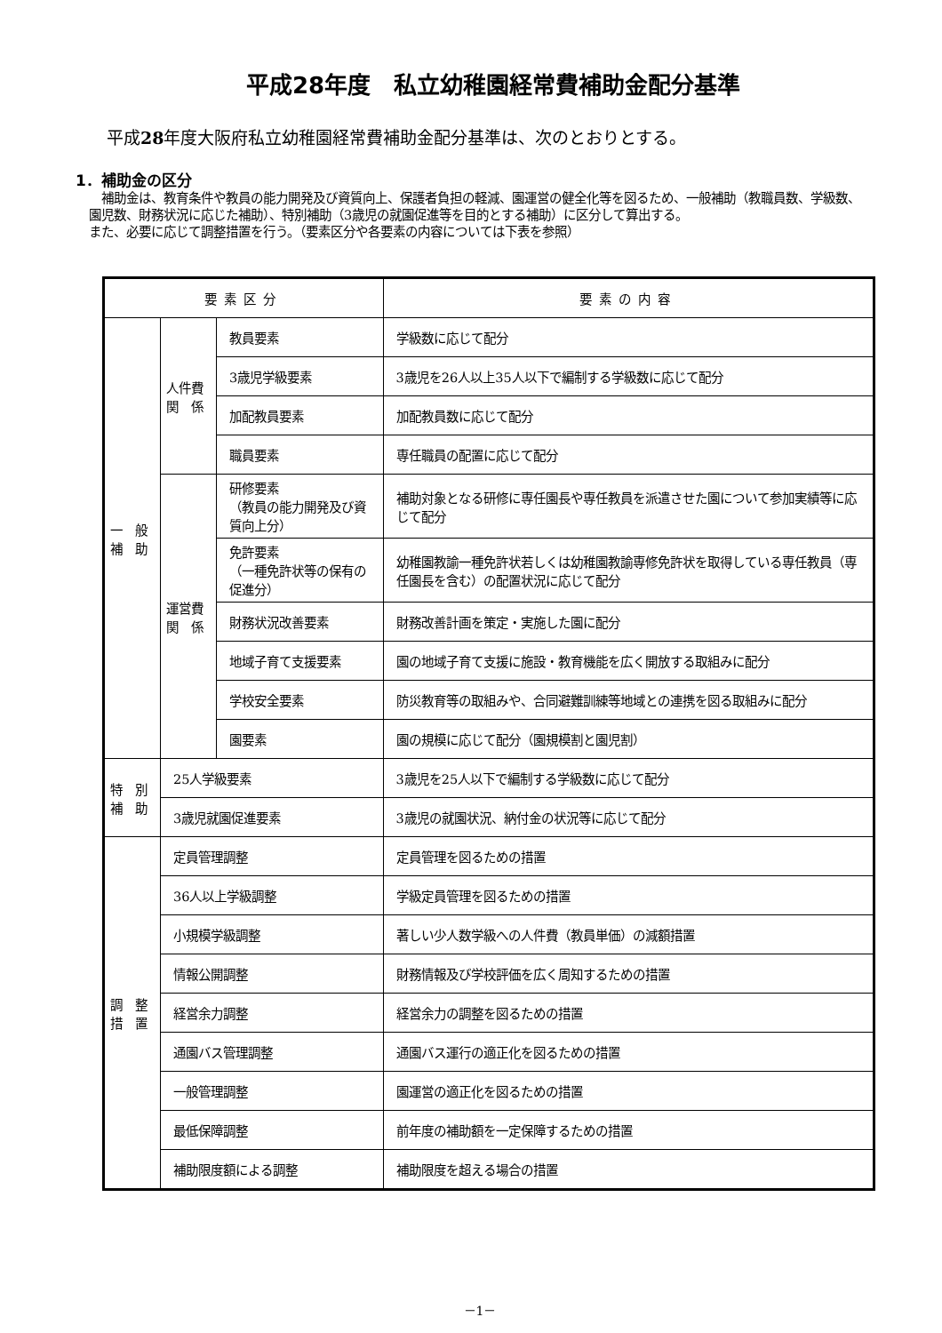平成28年度　私立幼稚園経常費補助金配分基準
平成28年度大阪府私立幼稚園経常費補助金配分基準は、次のとおりとする。
1．補助金の区分
　補助金は、教育条件や教員の能力開発及び資質向上、保護者負担の軽減、園運営の健全化等を図るため、一般補助（教職員数、学級数、園児数、財務状況に応じた補助）、特別補助（3歳児の就園促進等を目的とする補助）に区分して算出する。
また、必要に応じて調整措置を行う。（要素区分や各要素の内容については下表を参照）
| 要素区分 | | | 要素の内容 |
| --- | --- | --- | --- |
| 一 般 補 助 | 人件費 関 係 | 教員要素 | 学級数に応じて配分 |
| | | 3歳児学級要素 | 3歳児を26人以上35人以下で編制する学級数に応じて配分 |
| | | 加配教員要素 | 加配教員数に応じて配分 |
| | | 職員要素 | 専任職員の配置に応じて配分 |
| | 運営費 関 係 | 研修要素 （教員の能力開発及び資質向上分） | 補助対象となる研修に専任園長や専任教員を派遣させた園について参加実績等に応じて配分 |
| | | 免許要素 （一種免許状等の保有の促進分） | 幼稚園教諭一種免許状若しくは幼稚園教諭専修免許状を取得している専任教員（専任園長を含む）の配置状況に応じて配分 |
| | | 財務状況改善要素 | 財務改善計画を策定・実施した園に配分 |
| | | 地域子育て支援要素 | 園の地域子育て支援に施設・教育機能を広く開放する取組みに配分 |
| | | 学校安全要素 | 防災教育等の取組みや、合同避難訓練等地域との連携を図る取組みに配分 |
| | | 園要素 | 園の規模に応じて配分（園規模割と園児割） |
| 特 別 補 助 | 25人学級要素 | | 3歳児を25人以下で編制する学級数に応じて配分 |
| | 3歳児就園促進要素 | | 3歳児の就園状況、納付金の状況等に応じて配分 |
| 調 整 措 置 | 定員管理調整 | | 定員管理を図るための措置 |
| | 36人以上学級調整 | | 学級定員管理を図るための措置 |
| | 小規模学級調整 | | 著しい少人数学級への人件費（教員単価）の減額措置 |
| | 情報公開調整 | | 財務情報及び学校評価を広く周知するための措置 |
| | 経営余力調整 | | 経営余力の調整を図るための措置 |
| | 通園バス管理調整 | | 通園バス運行の適正化を図るための措置 |
| | 一般管理調整 | | 園運営の適正化を図るための措置 |
| | 最低保障調整 | | 前年度の補助額を一定保障するための措置 |
| | 補助限度額による調整 | | 補助限度を超える場合の措置 |
－1－